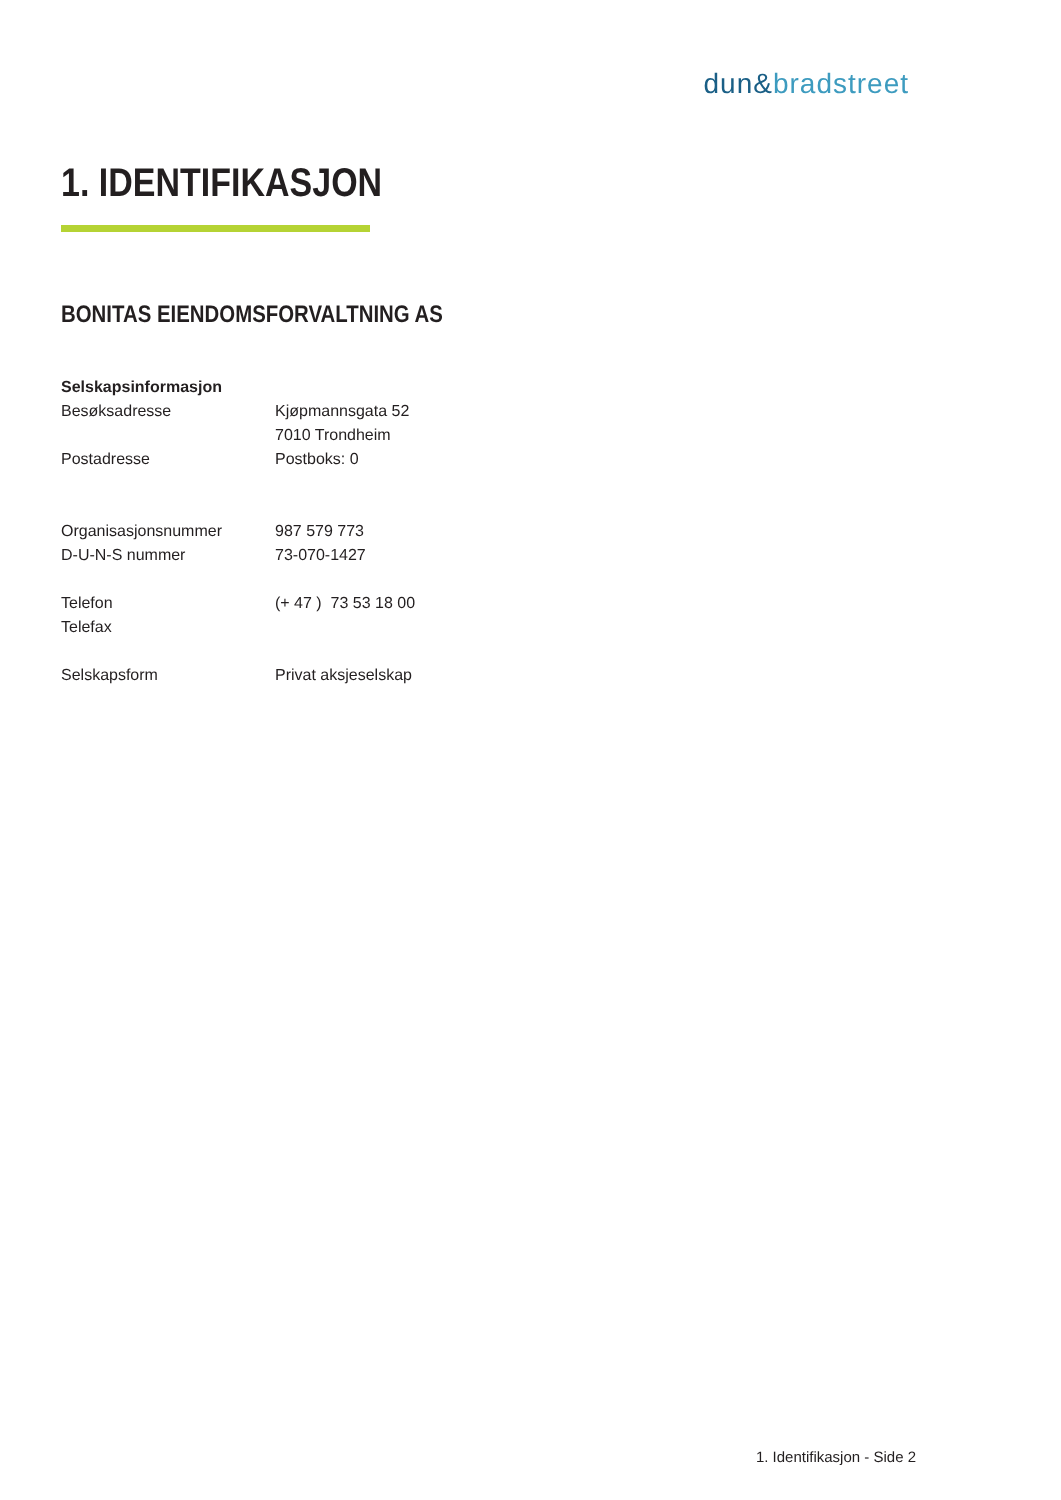dun&bradstreet
1. IDENTIFIKASJON
BONITAS EIENDOMSFORVALTNING AS
| Selskapsinformasjon | |
| Besøksadresse | Kjøpmannsgata 52 |
| | 7010 Trondheim |
| Postadresse | Postboks: 0 |
| Organisasjonsnummer | 987 579 773 |
| D-U-N-S nummer | 73-070-1427 |
| Telefon | (+ 47 ) 73 53 18 00 |
| Telefax | |
| Selskapsform | Privat aksjeselskap |
1. Identifikasjon - Side 2